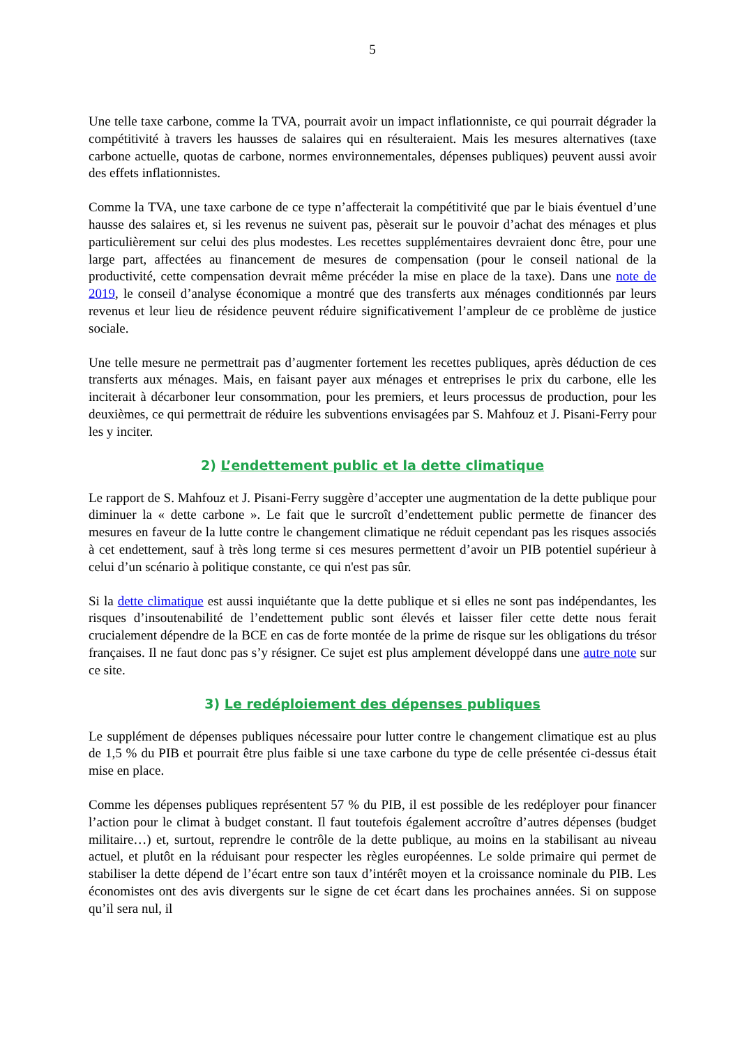5
Une telle taxe carbone, comme la TVA, pourrait avoir un impact inflationniste, ce qui pourrait dégrader la compétitivité à travers les hausses de salaires qui en résulteraient. Mais les mesures alternatives (taxe carbone actuelle, quotas de carbone, normes environnementales, dépenses publiques) peuvent aussi avoir des effets inflationnistes.
Comme la TVA, une taxe carbone de ce type n’affecterait la compétitivité que par le biais éventuel d’une hausse des salaires et, si les revenus ne suivent pas, pèserait sur le pouvoir d’achat des ménages et plus particulièrement sur celui des plus modestes. Les recettes supplémentaires devraient donc être, pour une large part, affectées au financement de mesures de compensation (pour le conseil national de la productivité, cette compensation devrait même précéder la mise en place de la taxe). Dans une note de 2019, le conseil d’analyse économique a montré que des transferts aux ménages conditionnés par leurs revenus et leur lieu de résidence peuvent réduire significativement l’ampleur de ce problème de justice sociale.
Une telle mesure ne permettrait pas d’augmenter fortement les recettes publiques, après déduction de ces transferts aux ménages. Mais, en faisant payer aux ménages et entreprises le prix du carbone, elle les inciterait à décarboner leur consommation, pour les premiers, et leurs processus de production, pour les deuxièmes, ce qui permettrait de réduire les subventions envisagées par S. Mahfouz et J. Pisani-Ferry pour les y inciter.
2) L’endettement public et la dette climatique
Le rapport de S. Mahfouz et J. Pisani-Ferry suggère d’accepter une augmentation de la dette publique pour diminuer la « dette carbone ». Le fait que le surcroît d’endettement public permette de financer des mesures en faveur de la lutte contre le changement climatique ne réduit cependant pas les risques associés à cet endettement, sauf à très long terme si ces mesures permettent d’avoir un PIB potentiel supérieur à celui d’un scénario à politique constante, ce qui n'est pas sûr.
Si la dette climatique est aussi inquiétante que la dette publique et si elles ne sont pas indépendantes, les risques d’insoutenabilité de l’endettement public sont élevés et laisser filer cette dette nous ferait crucialement dépendre de la BCE en cas de forte montée de la prime de risque sur les obligations du trésor françaises. Il ne faut donc pas s’y résigner. Ce sujet est plus amplement développé dans une autre note sur ce site.
3) Le redéploiement des dépenses publiques
Le supplément de dépenses publiques nécessaire pour lutter contre le changement climatique est au plus de 1,5 % du PIB et pourrait être plus faible si une taxe carbone du type de celle présentée ci-dessus était mise en place.
Comme les dépenses publiques représentent 57 % du PIB, il est possible de les redéployer pour financer l’action pour le climat à budget constant. Il faut toutefois également accroître d’autres dépenses (budget militaire…) et, surtout, reprendre le contrôle de la dette publique, au moins en la stabilisant au niveau actuel, et plutôt en la réduisant pour respecter les règles européennes. Le solde primaire qui permet de stabiliser la dette dépend de l’écart entre son taux d’intérêt moyen et la croissance nominale du PIB. Les économistes ont des avis divergents sur le signe de cet écart dans les prochaines années. Si on suppose qu’il sera nul, il